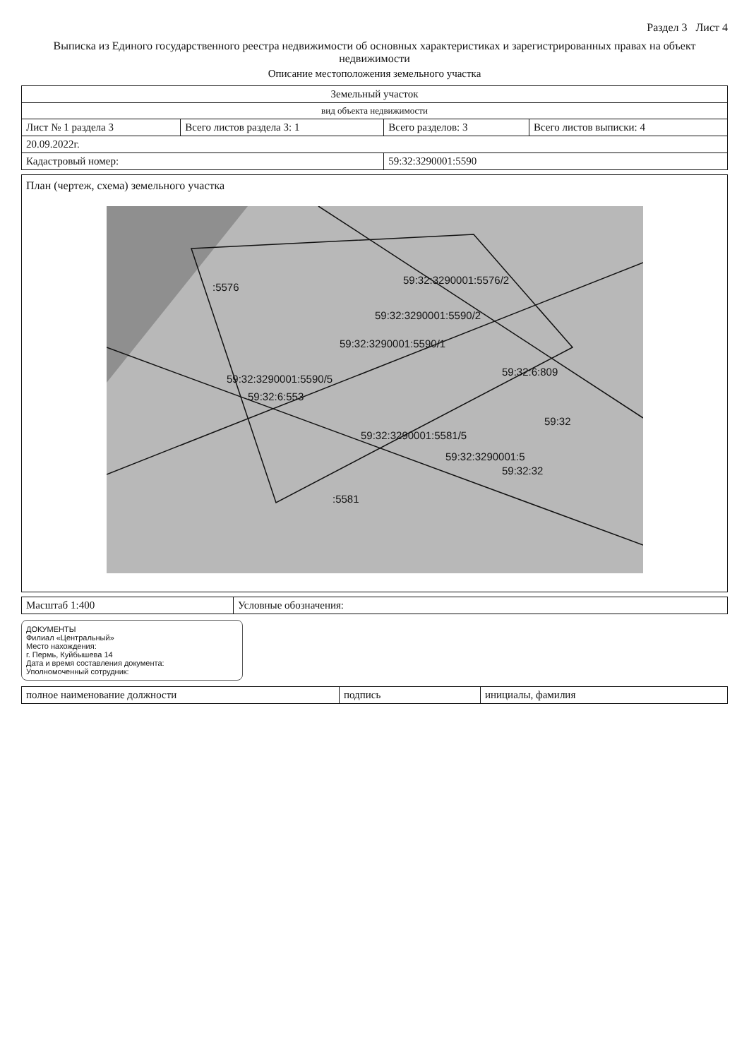Раздел 3 Лист 4
Выписка из Единого государственного реестра недвижимости об основных характеристиках и зарегистрированных правах на объект недвижимости
Описание местоположения земельного участка
| Земельный участок | | | |
| вид объекта недвижимости | | | |
| Лист № 1 раздела 3 | Всего листов раздела 3: 1 | Всего разделов: 3 | Всего листов выписки: 4 |
| 20.09.2022г. | | | |
| Кадастровый номер: | | 59:32:3290001:5590 | |
План (чертеж, схема) земельного участка
59:32:3290001:5576/2
:5576
59:32:3290001:5590/1
59:32:3290001:5590/2
59:32:3290001:5590/5
59:32:6:553
59:32:6:809
:5581
59:32:3290001:5581/5
59:32:3290001:5
59:32:32
59:32
| Масштаб 1:400 | Условные обозначения: |
ДОКУМЕНТЫ
Филиал «Центральный»
Место нахождения:
г. Пермь, Куйбышева 14
Дата и время составления документа:
Уполномоченный сотрудник:
| полное наименование должности | подпись | инициалы, фамилия |